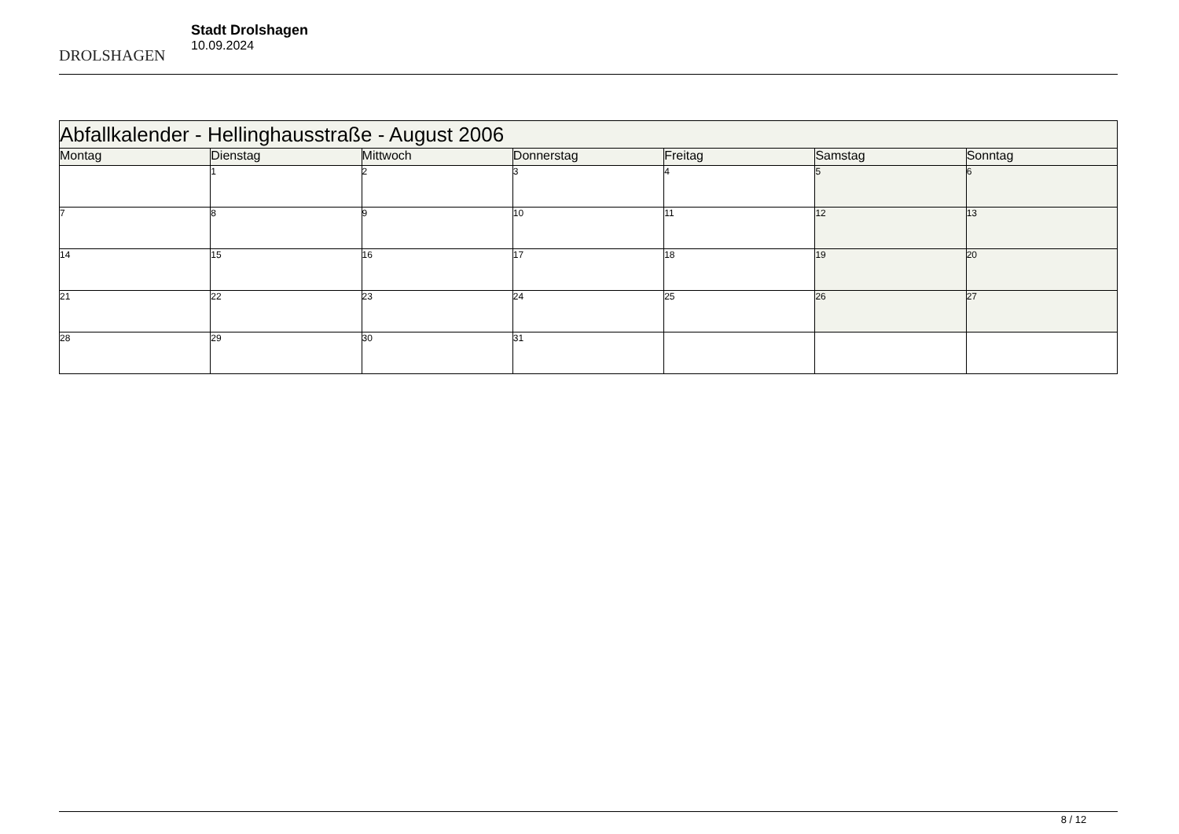DROLSHAGEN
Stadt Drolshagen
10.09.2024
| Abfallkalender - Hellinghausstraße - August 2006 | | | | | | |
| Montag | Dienstag | Mittwoch | Donnerstag | Freitag | Samstag | Sonntag |
| | 1 | 2 | 3 | 4 | 5 | 6 |
| 7 | 8 | 9 | 10 | 11 | 12 | 13 |
| 14 | 15 | 16 | 17 | 18 | 19 | 20 |
| 21 | 22 | 23 | 24 | 25 | 26 | 27 |
| 28 | 29 | 30 | 31 | | | |
8 / 12